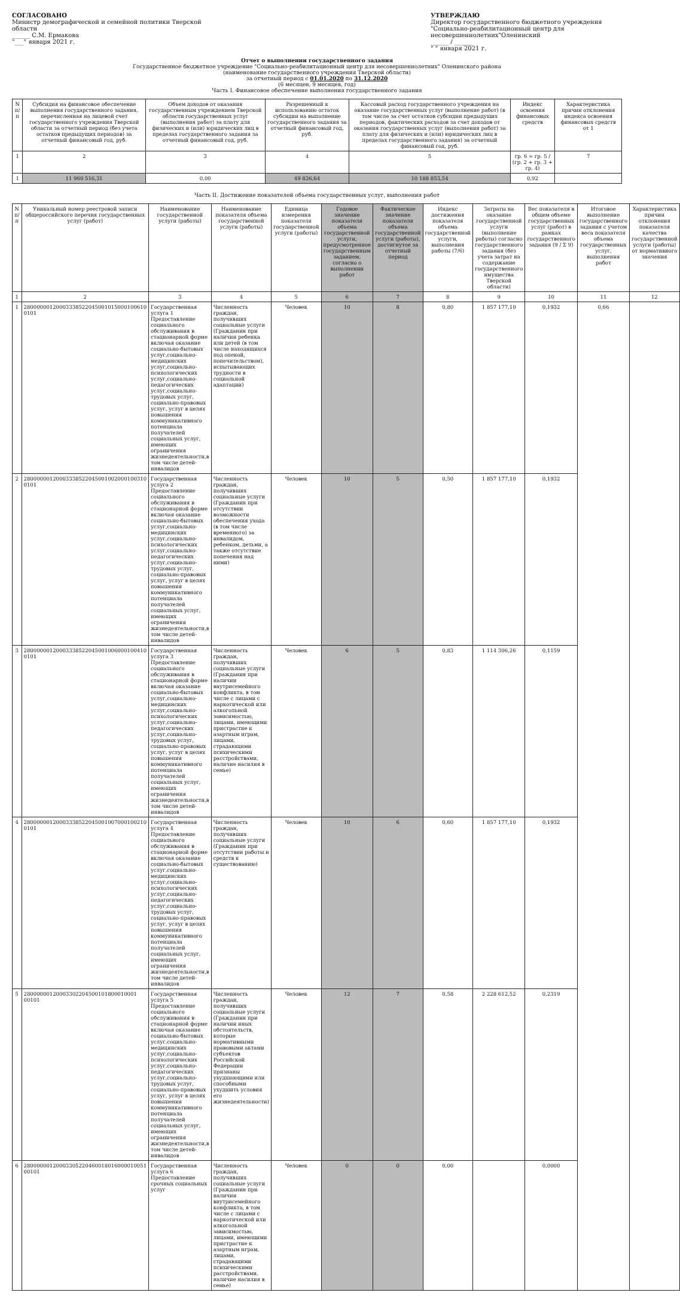СОГЛАСОВАНО
Министр демографической и семейной политики Тверской области
______ С.М. Ермакова
"___" января 2021 г.
УТВЕРЖДАЮ
Директор государственного бюджетного учреждения "Социально-реабилитационный центр для несовершеннолетних"Оленинский
______ / ______
" " января 2021 г.
Отчет о выполнении государственного задания
Государственное бюджетное учреждение "Социально-реабилитационный центр для несовершеннолетних" Оленинского района
(наименование государственного учреждения Тверской области)
за отчетный период с 01.01.2020 по 31.12.2020
(6 месяцев, 9 месяцев, год)
Часть I. Финансовое обеспечение выполнения государственного задания
| N п/п | Субсидия на финансовое обеспечение выполнения государственного задания, перечисленная на лицевой счет государственного учреждения Тверской области за отчетный период (без учета остатков предыдущих периодов) за отчетный финансовый год, руб. | Объем доходов от оказания государственным учреждением Тверской области государственных услуг (выполнения работ) за плату для физических и (или) юридических лиц в пределах государственного задания за отчетный финансовый год, руб. | Разрешенный к использованию остаток субсидии на выполнение государственного задания за отчетный финансовый год, руб. | Кассовый расход государственного учреждения на оказание государственных услуг (выполнение работ) (в том числе за счет остатков субсидии предыдущих периодов, фактических расходов за счет доходов от оказания государственных услуг (выполнения работ) за плату для физических и (или) юридических лиц в пределах государственного задания) за отчетный финансовый год, руб. | Индекс освоения финансовых средств | Характеристика причин отклонения индекса освоения финансовых средств от 1 |
| --- | --- | --- | --- | --- | --- | --- |
| 1 | 2 | 3 | 4 | 5 | гр. 6 = гр. 5 / (гр. 2 + гр. 3 + гр. 4) | 7 |
| 1 | 11 960 516,31 | 0,00 | 49 836,64 | 10 188 853,54 | 0,92 | |
Часть II. Достижение показателей объема государственных услуг, выполнения работ
| N п/п | Уникальный номер реестровой записи общероссийского перечня государственных услуг (работ) | Наименование государственной услуги (работы) | Наименование показателя объема государственной услуги (работы) | Единица измерения показателя государственной услуги (работы) | Годовое значение показателя объема государственной услуги, предусмотренное государственным заданием, согласно о выполнении работ | Фактическое значение показателя объема государственной услуги (работы), достигнутое за отчетный период | Индекс достижения показателя объема государственной услуги, выполнения работы (7/6) | Затраты на оказание государственной услуги (выполнение работы) согласно государственного задания (без учета затрат на содержание государственного имущества Тверской области) | Вес показателя в общем объеме государственных услуг (работ) в рамках государственного задания (9 / Σ 9) | Итоговое выполнение государственного задания с учетом веса показателя объема государственных услуг, выполнения работ | Характеристика причин отклонения показателя качества государственной услуги (работы) от нормативного значения |
| --- | --- | --- | --- | --- | --- | --- | --- | --- | --- | --- | --- |
| 1 | 2 | 3 | 4 | 5 | 6 | 7 | 8 | 9 | 10 | 11 | 12 |
| 1 | 28000000120003338522045001015000100610 0101 | Государственная услуга 1 Предоставление социального обслуживания в стационарной форме включая оказание социально-бытовых услуг,социально-медицинских услуг,социально-психологических услуг,социально-педагогических услуг,социально-трудовых услуг, социально-правовых услуг, услуг в целях повышения коммуникативного потенциала получателей социальных услуг, имеющих ограничения жизнедеятельности,в том числе детей-инвалидов | Численность граждан, получивших социальные услуги (Гражданин при наличии ребенка или детей (в том числе находящихся под опекой, попечительством), испытывающих трудности в социальной адаптации) | Человек | 10 | 8 | 0,80 | 1 857 177,10 | 0,1932 | 0,66 | |
| 2 | 28000000120003338522045001002000100310 0101 | Государственная услуга 2 Предоставление социального обслуживания в стационарной форме включая оказание социально-бытовых услуг,социально-медицинских услуг,социально-психологических услуг,социально-педагогических услуг,социально-трудовых услуг, социально-правовых услуг, услуг в целях повышения коммуникативного потенциала получателей социальных услуг, имеющих ограничения жизнедеятельности,в том числе детей-инвалидов | Численность граждан, получивших социальные услуги (Гражданин при отсутствии возможности обеспечения ухода (в том числе временного) за инвалидом, ребенком, детьми, а также отсутствие попечения над ними) | Человек | 10 | 5 | 0,50 | 1 857 177,10 | 0,1932 | | |
| 3 | 28000000120003338522045001006000100410 0101 | Государственная услуга 3 Предоставление социального обслуживания в стационарной форме включая оказание социально-бытовых услуг,социально-медицинских услуг,социально-психологических услуг,социально-педагогических услуг,социально-трудовых услуг, социально-правовых услуг, услуг в целях повышения коммуникативного потенциала получателей социальных услуг, имеющих ограничения жизнедеятельности,в том числе детей-инвалидов | Численность граждан, получивших социальные услуги (Гражданин при наличии внутрисемейного конфликта, в том числе с лицами с наркотической или алкогольной зависимостью, лицами, имеющими пристрастие к азартным играм, лицами, страдающими психическими расстройствами, наличие насилия в семье) | Человек | 6 | 5 | 0,83 | 1 114 306,26 | 0,1159 | | |
| 4 | 28000000120003338522045001007000100210 0101 | Государственная услуга 4 Предоставление социального обслуживания в стационарной форме включая оказание социально-бытовых услуг,социально-медицинских услуг,социально-психологических услуг,социально-педагогических услуг,социально-трудовых услуг, социально-правовых услуг, услуг в целях повышения коммуникативного потенциала получателей социальных услуг, имеющих ограничения жизнедеятельности,в том числе детей-инвалидов | Численность граждан, получивших социальные услуги (Гражданин при отсутствии работы и средств к существованию) | Человек | 10 | 6 | 0,60 | 1 857 177,10 | 0,1932 | | |
| 5 | 28000000120003302204500101800010001 00101 | Государственная услуга 5 Предоставление социального обслуживания в стационарной форме включая оказание социально-бытовых услуг,социально-медицинских услуг,социально-психологических услуг,социально-педагогических услуг,социально-трудовых услуг, социально-правовых услуг, услуг в целях повышения коммуникативного потенциала получателей социальных услуг, имеющих ограничения жизнедеятельности,в том числе детей-инвалидов | Численность граждан, получивших социальные услуги (Гражданин при наличии иных обстоятельств, которые нормативными правовыми актами субъектов Российской Федерации признаны ухудшающими или способными ухудшить условия его жизнедеятельности) | Человек | 12 | 7 | 0,58 | 2 228 612,52 | 0,2319 | | |
| 6 | 28000000120003305220460018016000010051 00101 | Государственная услуга 6 Предоставление срочных социальных услуг | Численность граждан, получивших социальные услуги (Гражданин при наличии внутрисемейного конфликта, в том числе с лицами с наркотической или алкогольной зависимостью, лицами, имеющими пристрастие к азартным играм, лицами, страдающими психическими расстройствами, наличие насилия в семье) | Человек | 0 | 0 | 0,00 | | 0,0000 | | |